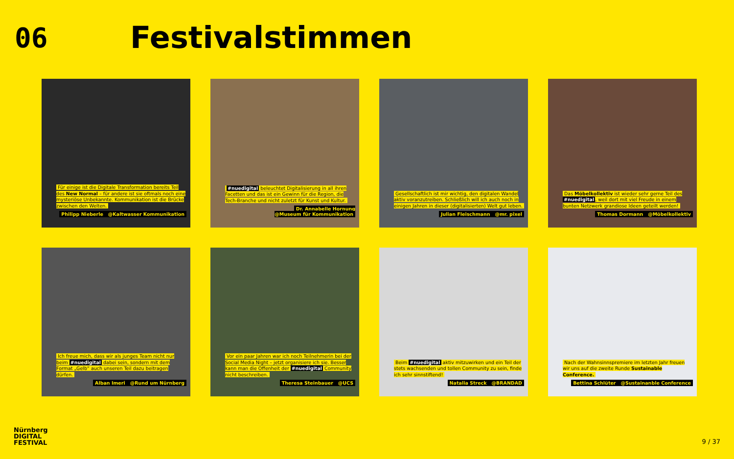06 Festivalstimmen
Für einige ist die Digitale Transformation bereits Teil des New Normal – für andere ist sie oftmals noch eine mysteriöse Unbekannte. Kommunikation ist die Brücke zwischen den Welten.
Philipp Nieberle @Kaltwasser Kommunikation
#nuedigital beleuchtet Digitalisierung in all ihren Facetten und das ist ein Gewinn für die Region, die Tech-Branche und nicht zuletzt für Kunst und Kultur.
Dr. Annabelle Hornung
@Museum für Kommunikation
Gesellschaftlich ist mir wichtig, den digitalen Wandel aktiv voranzutreiben. Schließlich will ich auch noch in einigen Jahren in dieser (digitalisierten) Welt gut leben.
Julian Fleischmann @mr. pixel
Das Möbelkollektiv ist wieder sehr gerne Teil des #nuedigital, weil dort mit viel Freude in einem bunten Netzwerk grandiose Ideen geteilt werden!
Thomas Dormann @Möbelkollektiv
Ich freue mich, dass wir als junges Team nicht nur beim #nuedigital dabei sein, sondern mit dem Format „Gelb“ auch unseren Teil dazu beitragen dürfen.
Alban Imeri @Rund um Nürnberg
Vor ein paar Jahren war ich noch Teilnehmerin bei der Social Media Night – jetzt organisiere ich sie. Besser kann man die Offenheit der #nuedigital Community nicht beschreiben.
Theresa Steinbauer @UCS
Beim #nuedigital aktiv mitzuwirken und ein Teil der stets wachsenden und tollen Community zu sein, finde ich sehr sinnstiftend!
Natalia Streck @BRANDAD
Nach der Wahnsinnspremiere im letzten Jahr freuen wir uns auf die zweite Runde Sustainable Conference.
Bettina Schlüter @Sustainanble Conference
Nürnberg
DIGITAL
FESTIVAL
9 / 37